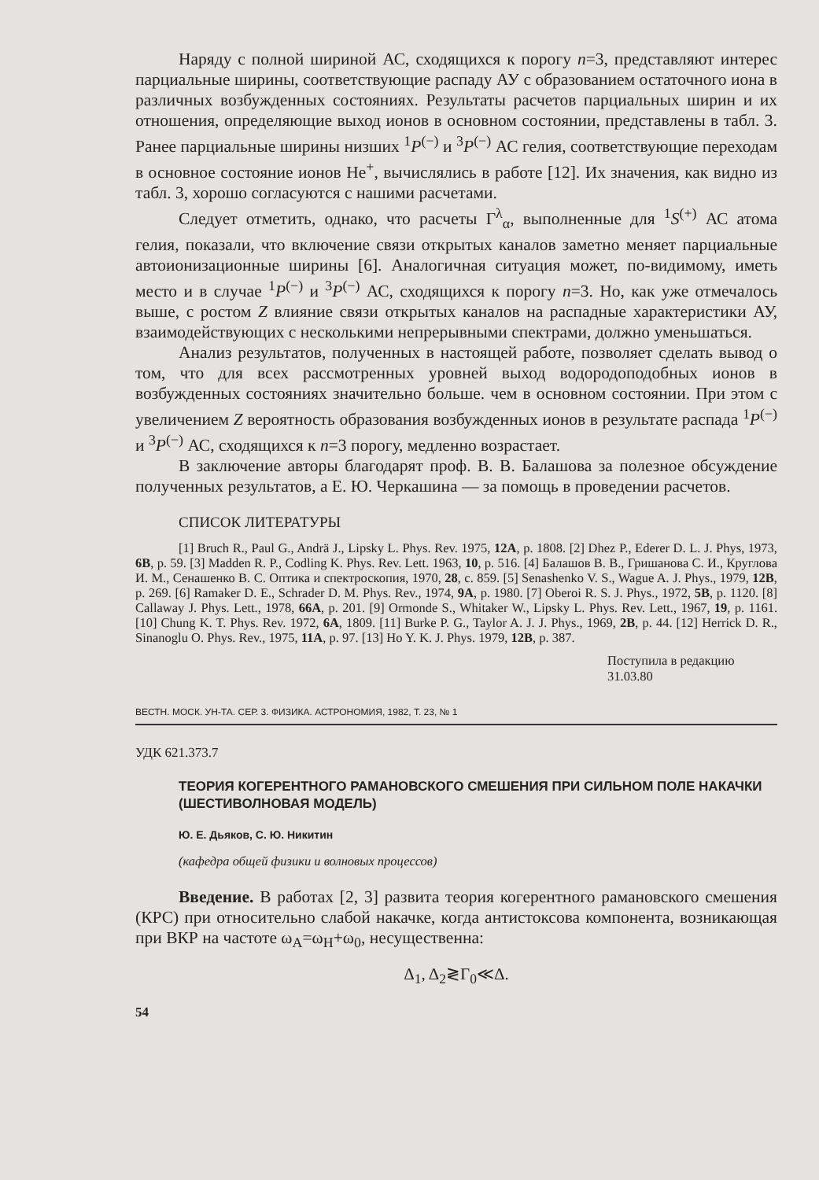Наряду с полной шириной АС, сходящихся к порогу n=3, представляют интерес парциальные ширины, соответствующие распаду АУ с образованием остаточного иона в различных возбужденных состояниях. Результаты расчетов парциальных ширин и их отношения, определяющие выход ионов в основном состоянии, представлены в табл. 3. Ранее парциальные ширины низших <sup>1</sup>P<sup>(−)</sup> и <sup>3</sup>P<sup>(−)</sup> АС гелия, соответствующие переходам в основное состояние ионов He<sup>+</sup>, вычислялись в работе [12]. Их значения, как видно из табл. 3, хорошо согласуются с нашими расчетами.
Следует отметить, однако, что расчеты Γ<sup>λ</sup><sub>α</sub>, выполненные для <sup>1</sup>S<sup>(+)</sup> АС атома гелия, показали, что включение связи открытых каналов заметно меняет парциальные автоионизационные ширины [6]. Аналогичная ситуация может, по-видимому, иметь место и в случае <sup>1</sup>P<sup>(−)</sup> и <sup>3</sup>P<sup>(−)</sup> АС, сходящихся к порогу n=3. Но, как уже отмечалось выше, с ростом Z влияние связи открытых каналов на распадные характеристики АУ, взаимодействующих с несколькими непрерывными спектрами, должно уменьшаться.
Анализ результатов, полученных в настоящей работе, позволяет сделать вывод о том, что для всех рассмотренных уровней выход водородоподобных ионов в возбужденных состояниях значительно больше. чем в основном состоянии. При этом с увеличением Z вероятность образования возбужденных ионов в результате распада <sup>1</sup>P<sup>(−)</sup> и <sup>3</sup>P<sup>(−)</sup> АС, сходящихся к n=3 порогу, медленно возрастает.
В заключение авторы благодарят проф. В. В. Балашова за полезное обсуждение полученных результатов, а Е. Ю. Черкашина — за помощь в проведении расчетов.
СПИСОК ЛИТЕРАТУРЫ
[1] Bruch R., Paul G., Andrä J., Lipsky L. Phys. Rev. 1975, 12A, p. 1808. [2] Dhez P., Ederer D. L. J. Phys, 1973, 6B, p. 59. [3] Madden R. P., Codling K. Phys. Rev. Lett. 1963, 10, p. 516. [4] Балашов В. В., Гришанова С. И., Круглова И. М., Сенашенко В. С. Оптика и спектроскопия, 1970, 28, с. 859. [5] Senashenko V. S., Wague A. J. Phys., 1979, 12B, p. 269. [6] Ramaker D. E., Schrader D. M. Phys. Rev., 1974, 9A, p. 1980. [7] Oberoi R. S. J. Phys., 1972, 5B, p. 1120. [8] Callaway J. Phys. Lett., 1978, 66A, p. 201. [9] Ormonde S., Whitaker W., Lipsky L. Phys. Rev. Lett., 1967, 19, p. 1161. [10] Chung K. T. Phys. Rev. 1972, 6A, 1809. [11] Burke P. G., Taylor A. J. J. Phys., 1969, 2B, p. 44. [12] Herrick D. R., Sinanoglu O. Phys. Rev., 1975, 11A, p. 97. [13] Ho Y. K. J. Phys. 1979, 12B, p. 387.
Поступила в редакцию
31.03.80
ВЕСТН. МОСК. УН-ТА. СЕР. 3. ФИЗИКА. АСТРОНОМИЯ, 1982, Т. 23, № 1
УДК 621.373.7
ТЕОРИЯ КОГЕРЕНТНОГО РАМАНОВСКОГО СМЕШЕНИЯ ПРИ СИЛЬНОМ ПОЛЕ НАКАЧКИ (ШЕСТИВОЛНОВАЯ МОДЕЛЬ)
Ю. Е. Дьяков, С. Ю. Никитин
(кафедра общей физики и волновых процессов)
Введение. В работах [2, 3] развита теория когерентного рамановского смешения (КРС) при относительно слабой накачке, когда антистоксова компонента, возникающая при ВКР на частоте ω<sub>A</sub>=ω<sub>H</sub>+ω<sub>0</sub>, несущественна:
Δ<sub>1</sub>, Δ<sub>2</sub>≷Γ<sub>0</sub>≪Δ.
54